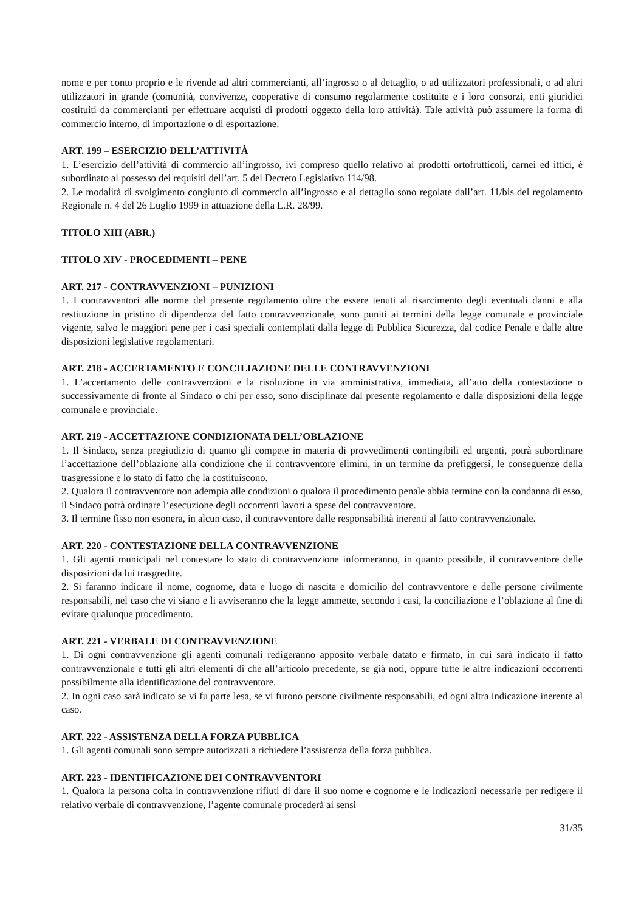nome e per conto proprio e le rivende ad altri commercianti, all’ingrosso o al dettaglio, o ad utilizzatori professionali, o ad altri utilizzatori in grande (comunità, convivenze, cooperative di consumo regolarmente costituite e i loro consorzi, enti giuridici costituiti da commercianti per effettuare acquisti di prodotti oggetto della loro attività). Tale attività può assumere la forma di commercio interno, di importazione o di esportazione.
ART. 199 – ESERCIZIO DELL’ATTIVITÀ
1. L’esercizio dell’attività di commercio all’ingrosso, ivi compreso quello relativo ai prodotti ortofrutticoli, carnei ed ittici, è subordinato al possesso dei requisiti dell’art. 5 del Decreto Legislativo 114/98.
2. Le modalità di svolgimento congiunto di commercio all’ingrosso e al dettaglio sono regolate dall’art. 11/bis del regolamento Regionale n. 4 del 26 Luglio 1999 in attuazione della L.R. 28/99.
TITOLO XIII (ABR.)
TITOLO XIV - PROCEDIMENTI – PENE
ART. 217 - CONTRAVVENZIONI – PUNIZIONI
1. I contravventori alle norme del presente regolamento oltre che essere tenuti al risarcimento degli eventuali danni e alla restituzione in pristino di dipendenza del fatto contravvenzionale, sono puniti ai termini della legge comunale e provinciale vigente, salvo le maggiori pene per i casi speciali contemplati dalla legge di Pubblica Sicurezza, dal codice Penale e dalle altre disposizioni legislative regolamentari.
ART. 218 - ACCERTAMENTO E CONCILIAZIONE DELLE CONTRAVVENZIONI
1. L’accertamento delle contravvenzioni e la risoluzione in via amministrativa, immediata, all’atto della contestazione o successivamente di fronte al Sindaco o chi per esso, sono disciplinate dal presente regolamento e dalla disposizioni della legge comunale e provinciale.
ART. 219 - ACCETTAZIONE CONDIZIONATA DELL’OBLAZIONE
1. Il Sindaco, senza pregiudizio di quanto gli compete in materia di provvedimenti contingibili ed urgenti, potrà subordinare l’accettazione dell’oblazione alla condizione che il contravventore elimini, in un termine da prefiggersi, le conseguenze della trasgressione e lo stato di fatto che la costituiscono.
2. Qualora il contravventore non adempia alle condizioni o qualora il procedimento penale abbia termine con la condanna di esso, il Sindaco potrà ordinare l’esecuzione degli occorrenti lavori a spese del contravventore.
3. Il termine fisso non esonera, in alcun caso, il contravventore dalle responsabilità inerenti al fatto contravvenzionale.
ART. 220 - CONTESTAZIONE DELLA CONTRAVVENZIONE
1. Gli agenti municipali nel contestare lo stato di contravvenzione informeranno, in quanto possibile, il contravventore delle disposizioni da lui trasgredite.
2. Si faranno indicare il nome, cognome, data e luogo di nascita e domicilio del contravventore e delle persone civilmente responsabili, nel caso che vi siano e li avviseranno che la legge ammette, secondo i casi, la conciliazione e l’oblazione al fine di evitare qualunque procedimento.
ART. 221 - VERBALE DI CONTRAVVENZIONE
1. Di ogni contravvenzione gli agenti comunali redigeranno apposito verbale datato e firmato, in cui sarà indicato il fatto contravvenzionale e tutti gli altri elementi di che all’articolo precedente, se già noti, oppure tutte le altre indicazioni occorrenti possibilmente alla identificazione del contravventore.
2. In ogni caso sarà indicato se vi fu parte lesa, se vi furono persone civilmente responsabili, ed ogni altra indicazione inerente al caso.
ART. 222 - ASSISTENZA DELLA FORZA PUBBLICA
1. Gli agenti comunali sono sempre autorizzati a richiedere l’assistenza della forza pubblica.
ART. 223 - IDENTIFICAZIONE DEI CONTRAVVENTORI
1. Qualora la persona colta in contravvenzione rifiuti di dare il suo nome e cognome e le indicazioni necessarie per redigere il relativo verbale di contravvenzione, l’agente comunale procederà ai sensi
31/35